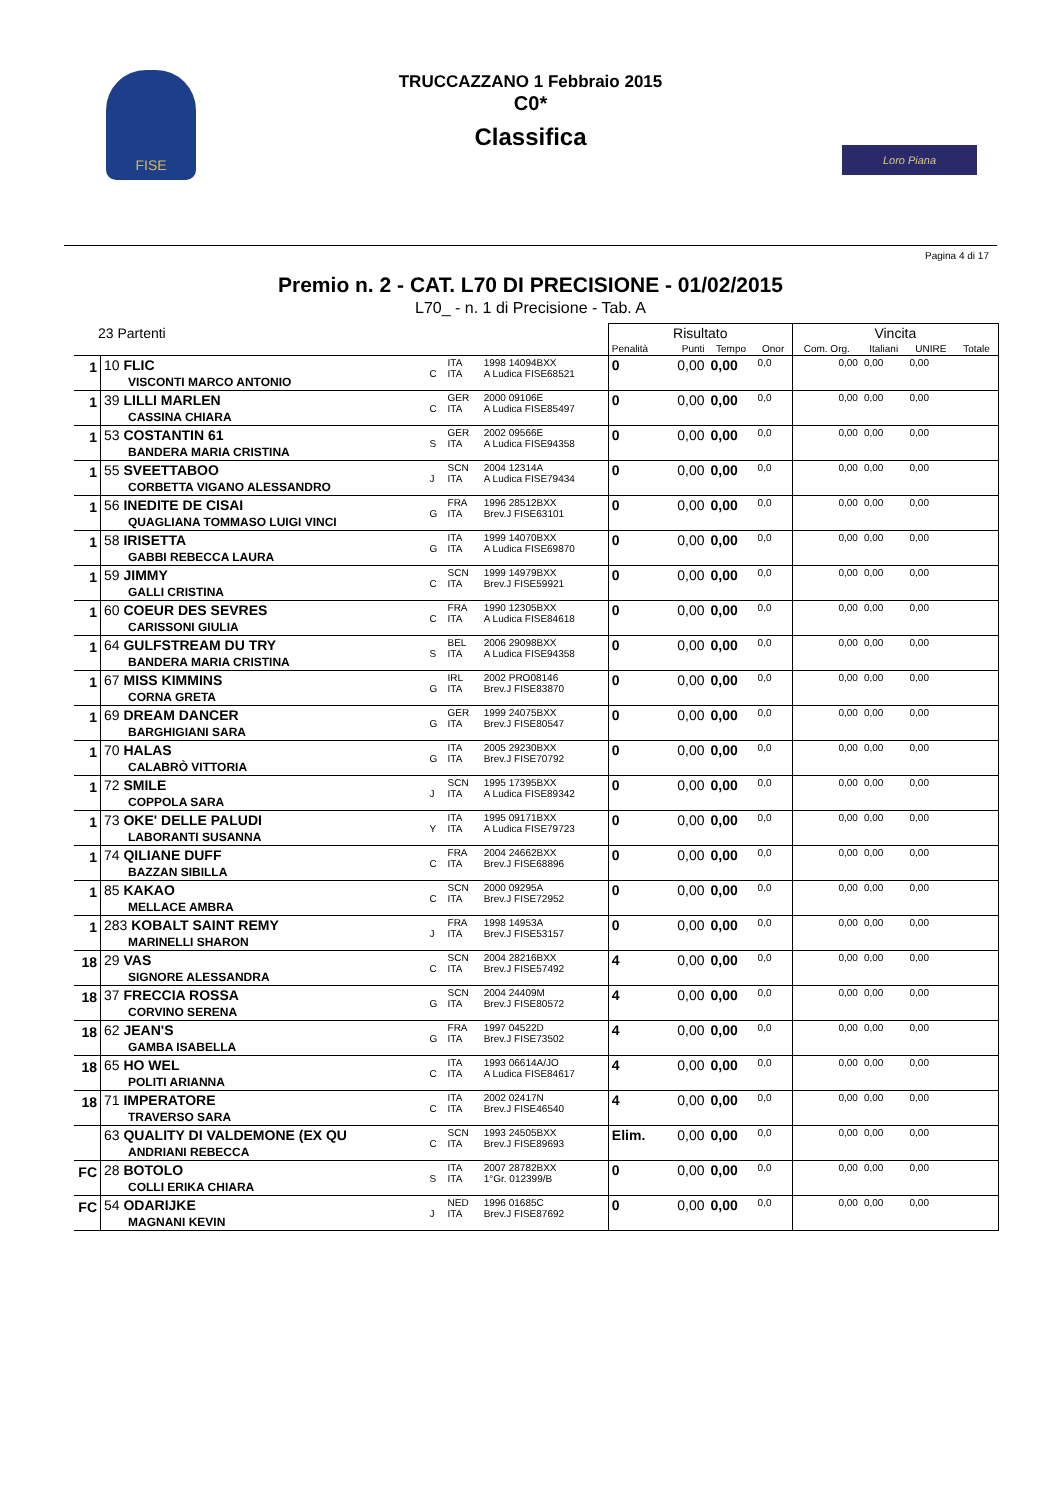FISE
TRUCCAZZANO 1 Febbraio 2015
C0*
Classifica
Loro Piana
Pagina 4 di 17
Premio n. 2 - CAT. L70 DI PRECISIONE - 01/02/2015
L70_ - n. 1 di Precisione - Tab. A
| 23 Partenti | | | | | Risultato | | | | Vincita | | | |
| --- | --- | --- | --- | --- | --- | --- | --- | --- | --- | --- | --- | --- |
| | | | | | Penalità | Punti | Tempo | Onor | Com. Org. | Italiani | UNIRE | Totale |
| 1 | 10 FLIC VISCONTI MARCO ANTONIO | C | ITA ITA | 1998 14094BXX A Ludica FISE68521 | 0 | 0,00 | 0,00 | 0,0 | 0,00 | 0,00 | 0,00 | |
| 1 | 39 LILLI MARLEN CASSINA CHIARA | C | GER ITA | 2000 09106E A Ludica FISE85497 | 0 | 0,00 | 0,00 | 0,0 | 0,00 | 0,00 | 0,00 | |
| 1 | 53 COSTANTIN 61 BANDERA MARIA CRISTINA | S | GER ITA | 2002 09566E A Ludica FISE94358 | 0 | 0,00 | 0,00 | 0,0 | 0,00 | 0,00 | 0,00 | |
| 1 | 55 SVEETTABOO CORBETTA VIGANO ALESSANDRO | J | SCN ITA | 2004 12314A A Ludica FISE79434 | 0 | 0,00 | 0,00 | 0,0 | 0,00 | 0,00 | 0,00 | |
| 1 | 56 INEDITE DE CISAI QUAGLIANA TOMMASO LUIGI VINCI | G | FRA ITA | 1996 28512BXX Brev.J FISE63101 | 0 | 0,00 | 0,00 | 0,0 | 0,00 | 0,00 | 0,00 | |
| 1 | 58 IRISETTA GABBI REBECCA LAURA | G | ITA ITA | 1999 14070BXX A Ludica FISE69870 | 0 | 0,00 | 0,00 | 0,0 | 0,00 | 0,00 | 0,00 | |
| 1 | 59 JIMMY GALLI CRISTINA | C | SCN ITA | 1999 14979BXX Brev.J FISE59921 | 0 | 0,00 | 0,00 | 0,0 | 0,00 | 0,00 | 0,00 | |
| 1 | 60 COEUR DES SEVRES CARISSONI GIULIA | C | FRA ITA | 1990 12305BXX A Ludica FISE84618 | 0 | 0,00 | 0,00 | 0,0 | 0,00 | 0,00 | 0,00 | |
| 1 | 64 GULFSTREAM DU TRY BANDERA MARIA CRISTINA | S | BEL ITA | 2006 29098BXX A Ludica FISE94358 | 0 | 0,00 | 0,00 | 0,0 | 0,00 | 0,00 | 0,00 | |
| 1 | 67 MISS KIMMINS CORNA GRETA | G | IRL ITA | 2002 PRO08146 Brev.J FISE83870 | 0 | 0,00 | 0,00 | 0,0 | 0,00 | 0,00 | 0,00 | |
| 1 | 69 DREAM DANCER BARGHIGIANI SARA | G | GER ITA | 1999 24075BXX Brev.J FISE80547 | 0 | 0,00 | 0,00 | 0,0 | 0,00 | 0,00 | 0,00 | |
| 1 | 70 HALAS CALABRÒ VITTORIA | G | ITA ITA | 2005 29230BXX Brev.J FISE70792 | 0 | 0,00 | 0,00 | 0,0 | 0,00 | 0,00 | 0,00 | |
| 1 | 72 SMILE COPPOLA SARA | J | SCN ITA | 1995 17395BXX A Ludica FISE89342 | 0 | 0,00 | 0,00 | 0,0 | 0,00 | 0,00 | 0,00 | |
| 1 | 73 OKE' DELLE PALUDI LABORANTI SUSANNA | Y | ITA ITA | 1995 09171BXX A Ludica FISE79723 | 0 | 0,00 | 0,00 | 0,0 | 0,00 | 0,00 | 0,00 | |
| 1 | 74 QILIANE DUFF BAZZAN SIBILLA | C | FRA ITA | 2004 24662BXX Brev.J FISE68896 | 0 | 0,00 | 0,00 | 0,0 | 0,00 | 0,00 | 0,00 | |
| 1 | 85 KAKAO MELLACE AMBRA | C | SCN ITA | 2000 09295A Brev.J FISE72952 | 0 | 0,00 | 0,00 | 0,0 | 0,00 | 0,00 | 0,00 | |
| 1 | 283 KOBALT SAINT REMY MARINELLI SHARON | J | FRA ITA | 1998 14953A Brev.J FISE53157 | 0 | 0,00 | 0,00 | 0,0 | 0,00 | 0,00 | 0,00 | |
| 18 | 29 VAS SIGNORE ALESSANDRA | C | SCN ITA | 2004 28216BXX Brev.J FISE57492 | 4 | 0,00 | 0,00 | 0,0 | 0,00 | 0,00 | 0,00 | |
| 18 | 37 FRECCIA ROSSA CORVINO SERENA | G | SCN ITA | 2004 24409M Brev.J FISE80572 | 4 | 0,00 | 0,00 | 0,0 | 0,00 | 0,00 | 0,00 | |
| 18 | 62 JEAN'S GAMBA ISABELLA | G | FRA ITA | 1997 04522D Brev.J FISE73502 | 4 | 0,00 | 0,00 | 0,0 | 0,00 | 0,00 | 0,00 | |
| 18 | 65 HO WEL POLITI ARIANNA | C | ITA ITA | 1993 06614A/JO A Ludica FISE84617 | 4 | 0,00 | 0,00 | 0,0 | 0,00 | 0,00 | 0,00 | |
| 18 | 71 IMPERATORE TRAVERSO SARA | C | ITA ITA | 2002 02417N Brev.J FISE46540 | 4 | 0,00 | 0,00 | 0,0 | 0,00 | 0,00 | 0,00 | |
| | 63 QUALITY DI VALDEMONE (EX QU ANDRIANI REBECCA | C | SCN ITA | 1993 24505BXX Brev.J FISE89693 | Elim. | 0,00 | 0,00 | 0,0 | 0,00 | 0,00 | 0,00 | |
| FC | 28 BOTOLO COLLI ERIKA CHIARA | S | ITA ITA | 2007 28782BXX 1°Gr. 012399/B | 0 | 0,00 | 0,00 | 0,0 | 0,00 | 0,00 | 0,00 | |
| FC | 54 ODARIJKE MAGNANI KEVIN | J | NED ITA | 1996 01685C Brev.J FISE87692 | 0 | 0,00 | 0,00 | 0,0 | 0,00 | 0,00 | 0,00 | |